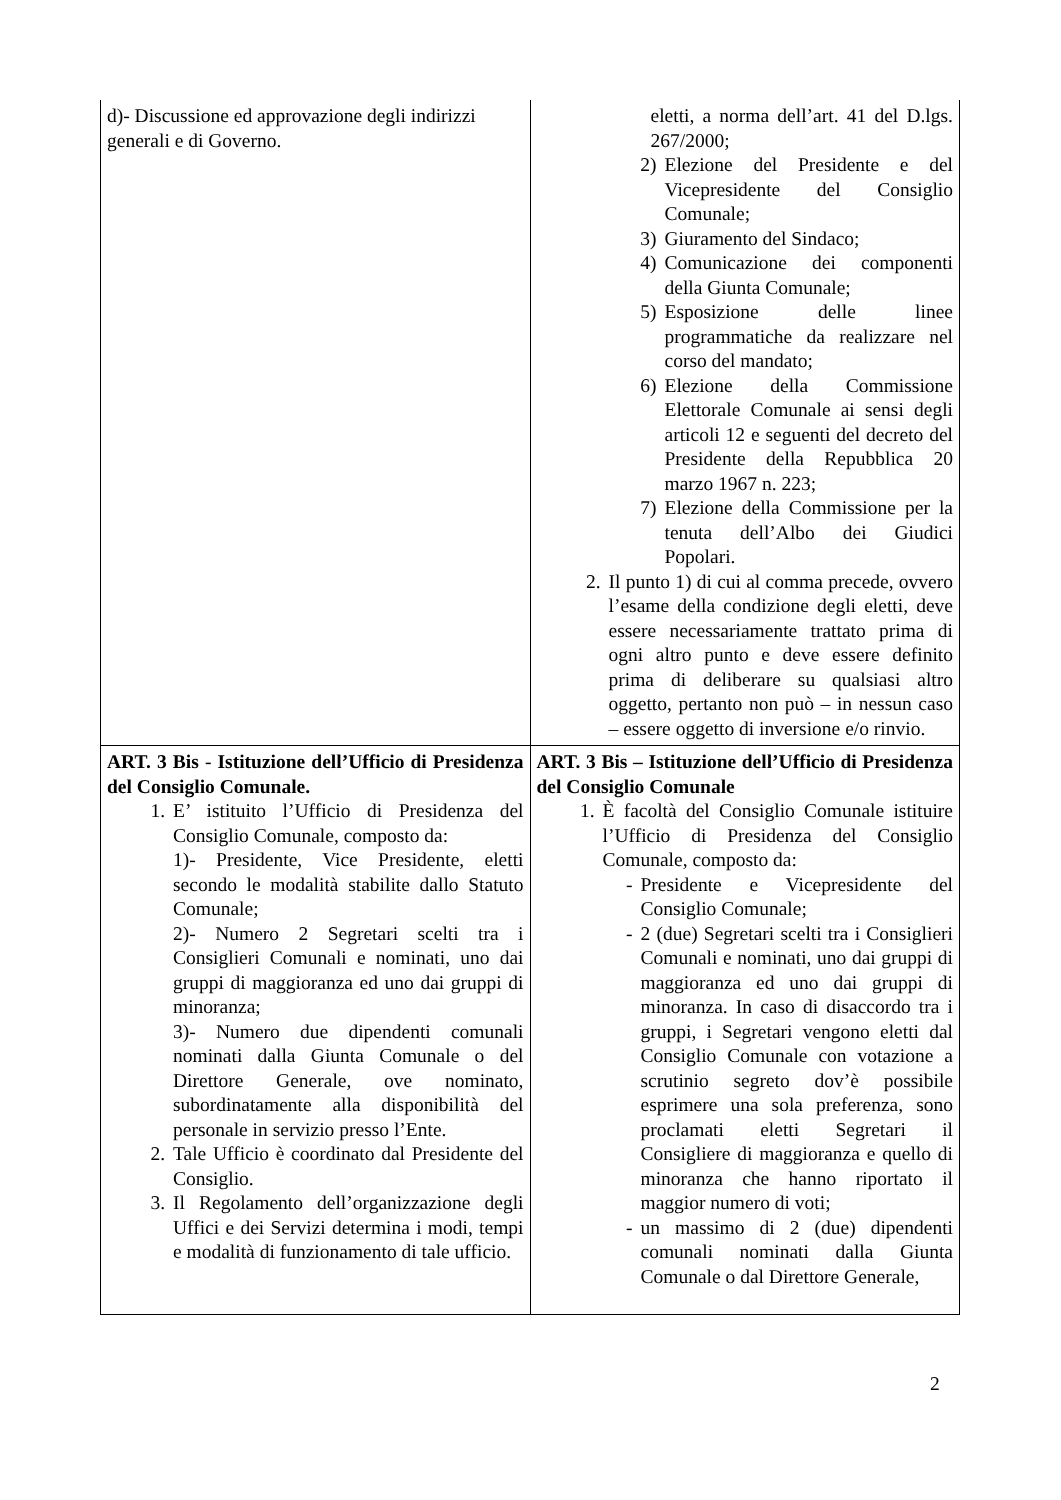| d)- Discussione ed approvazione degli indirizzi generali e di Governo. | eletti, a norma dell’art. 41 del D.lgs. 267/2000; 2) Elezione del Presidente e del Vicepresidente del Consiglio Comunale; 3) Giuramento del Sindaco; 4) Comunicazione dei componenti della Giunta Comunale; 5) Esposizione delle linee programmatiche da realizzare nel corso del mandato; 6) Elezione della Commissione Elettorale Comunale ai sensi degli articoli 12 e seguenti del decreto del Presidente della Repubblica 20 marzo 1967 n. 223; 7) Elezione della Commissione per la tenuta dell’Albo dei Giudici Popolari. 2. Il punto 1) di cui al comma precede, ovvero l’esame della condizione degli eletti, deve essere necessariamente trattato prima di ogni altro punto e deve essere definito prima di deliberare su qualsiasi altro oggetto, pertanto non può – in nessun caso – essere oggetto di inversione e/o rinvio. |
| ART. 3 Bis - Istituzione dell’Ufficio di Presidenza del Consiglio Comunale. 1. E’ istituito l’Ufficio di Presidenza del Consiglio Comunale, composto da: 1)- Presidente, Vice Presidente, eletti secondo le modalità stabilite dallo Statuto Comunale; 2)- Numero 2 Segretari scelti tra i Consiglieri Comunali e nominati, uno dai gruppi di maggioranza ed uno dai gruppi di minoranza; 3)- Numero due dipendenti comunali nominati dalla Giunta Comunale o del Direttore Generale, ove nominato, subordinatamente alla disponibilità del personale in servizio presso l’Ente. 2. Tale Ufficio è coordinato dal Presidente del Consiglio. 3. Il Regolamento dell’organizzazione degli Uffici e dei Servizi determina i modi, tempi e modalità di funzionamento di tale ufficio. | ART. 3 Bis – Istituzione dell’Ufficio di Presidenza del Consiglio Comunale 1. È facoltà del Consiglio Comunale istituire l’Ufficio di Presidenza del Consiglio Comunale, composto da: - Presidente e Vicepresidente del Consiglio Comunale; - 2 (due) Segretari scelti tra i Consiglieri Comunali e nominati, uno dai gruppi di maggioranza ed uno dai gruppi di minoranza. In caso di disaccordo tra i gruppi, i Segretari vengono eletti dal Consiglio Comunale con votazione a scrutinio segreto dov’è possibile esprimere una sola preferenza, sono proclamati eletti Segretari il Consigliere di maggioranza e quello di minoranza che hanno riportato il maggior numero di voti; - un massimo di 2 (due) dipendenti comunali nominati dalla Giunta Comunale o dal Direttore Generale, |
2